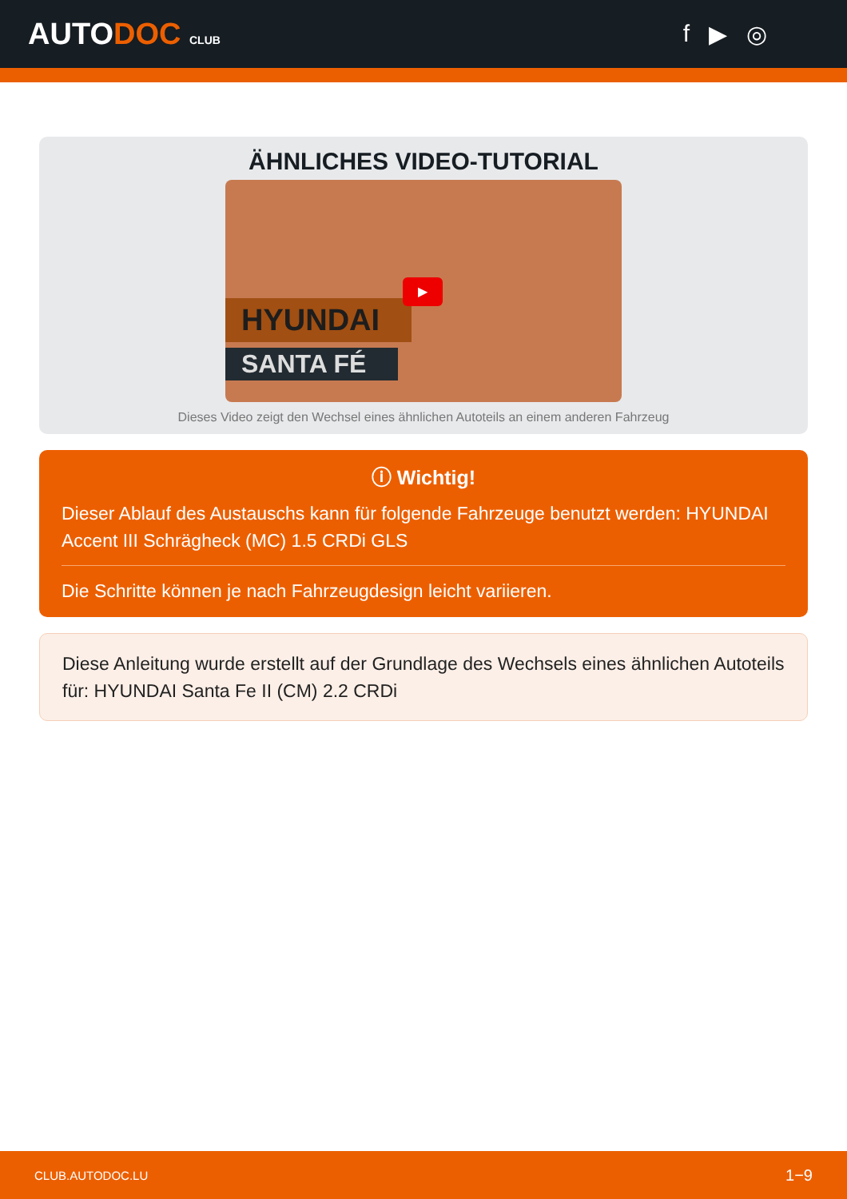AUTODOC CLUB
f ▶ ◎
ÄHNLICHES VIDEO-TUTORIAL
HYUNDAI
SANTA FÉ
▶
Dieses Video zeigt den Wechsel eines ähnlichen Autoteils an einem anderen Fahrzeug
ⓘ Wichtig!
Dieser Ablauf des Austauschs kann für folgende Fahrzeuge benutzt werden: HYUNDAI Accent III Schrägheck (MC) 1.5 CRDi GLS
Die Schritte können je nach Fahrzeugdesign leicht variieren.
Diese Anleitung wurde erstellt auf der Grundlage des Wechsels eines ähnlichen Autoteils für: HYUNDAI Santa Fe II (CM) 2.2 CRDi
CLUB.AUTODOC.LU 1−9